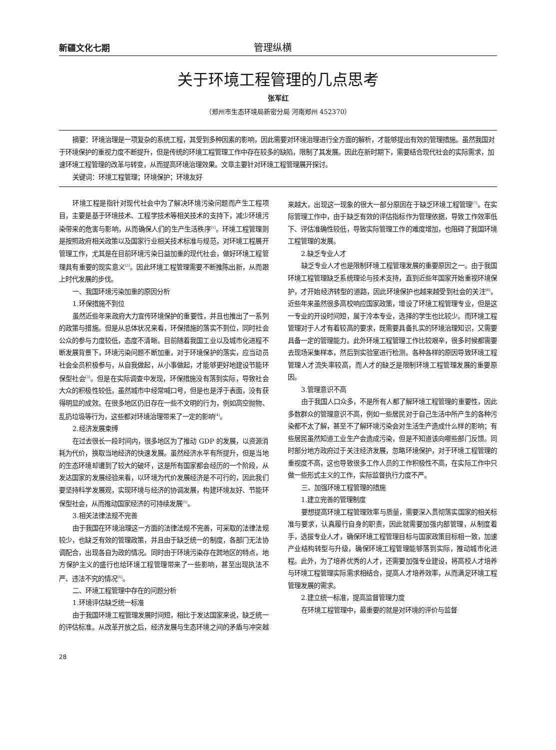新疆文化七期
管理纵横
关于环境工程管理的几点思考
张军红
（郑州市生态环境局新密分局 河南郑州 452370）
摘要：环境治理是一项复杂的系统工程，其受到多种因素的影响，因此需要对环境治理进行全方面的解析，才能够提出有效的管理措施。虽然我国对于环境保护的重视力度不断提升，但是传统的环境工程管理工作中存在较多的缺陷，限制了其发展。因此在新时期下，需要结合现代社会的实际需求，加速环境工程管理的改革与转变，从而提高环境治理效果。文章主要针对环境工程管理展开探讨。
关键词：环境工程管理；环境保护；环境友好
环境工程是指针对现代社会中为了解决环境污染问题而产生工程项目，主要是基于环境技术、工程学技术等相关技术的支持下，减少环境污染带来的危害与影响，从而确保人们的生产生活秩序<sup>[1]</sup>。环境工程管理则是按照政府相关政策以及国家行业相关技术标准与规范，对环境工程展开管理工作，尤其是在目前环境污染日益加重的现代社会，做好环境工程管理具有重要的现实意义<sup>[2]</sup>。因此环境工程管理需要不断推陈出新，从而跟上时代发展的步伐。
一、我国环境污染加重的原因分析
1.环保措施不到位
虽然近些年来政府大力宣传环境保护的重要性，并且也推出了一系列的政策与措施。但是从总体状况来看，环保措施的落实不到位，同时社会公众的参与力度较低，态度不清晰。目前随着我国工业以及城市化进程不断发展背景下，环境污染问题不断加重，对于环境保护的落实，应当动员社会全员积极参与，从自我做起，从小事做起，才能够更好地建设节能环保型社会<sup>[3]</sup>。但是在实际调查中发现，环保措施没有落到实际，导致社会大众的积极性较低，虽然城市中经常喊口号，但是也是浮于表面，没有获得明显的成效。在很多地区仍旧存在一些不文明的行为，例如高空抛物、乱扔垃圾等行为，这些都对环境治理带来了一定的影响<sup>[4]</sup>。
2.经济发展束缚
在过去很长一段时间内，很多地区为了推动 GDP 的发展，以资源消耗为代价，换取当地经济的快速发展。虽然经济水平有所提升，但是当地的生态环境却遭到了较大的破坏，这是所有国家都会经历的一个阶段，从发达国家的发展经验来看，以环境为代价发展经济是不可行的，因此我们要坚持科学发展观，实现环境与经济的协调发展，构建环境友好、节能环保型社会，从而推动国家经济的可持续发展<sup>[5]</sup>。
3.相关法律法规不完善
由于我国在环境治理这一方面的法律法规不完善，可采取的法律法规较少，也缺乏有效的管理政策，并且由于缺乏统一的制度，各部门无法协调配合，出现各自为政的情况。同时由于环境污染存在跨地区的特点，地方保护主义的盛行也给环境工程管理带来了一些影响，甚至出现执法不严、违法不究的情况<sup>[6]</sup>。
二、环境工程管理中存在的问题分析
1.环境评估缺乏统一标准
由于我国环境工程管理发展时间短，相比于发达国家来说，缺乏统一的评估标准。从改革开放之后，经济发展与生态环境之间的矛盾与冲突越来越大，出现这一现象的很大一部分原因在于缺乏环境工程管理<sup>[7]</sup>。在实际管理工作中，由于缺乏有效的评估指标作为管理依据，导致工作效率低下、评估准确性较低，导致实际管理工作的难度增加，也阻碍了我国环境工程管理的发展。
2.缺乏专业人才
缺乏专业人才也是限制环境工程管理发展的重要原因之一。由于我国环境工程管理缺乏系统理论与技术支持，直到近些年国家开始重视环境保护，才开始经济转型的道路，因此环境保护也越来越受到社会的关注<sup>[8]</sup>。近些年来虽然很多高校响应国家政策，增设了环境工程管理专业，但是这一专业的开设时间短，属于冷本专业，选择的学生也比较少。而环境工程管理对于人才有着较高的要求，既需要具备扎实的环境治理知识，又需要具备一定的管理能力。此外环境工程管理工作比较艰辛，很多时候都需要去现场采集样本，然后到实验室进行检测。各种各样的原因导致环境工程管理人才流失率较高，而人才的缺乏是限制环境工程管理发展的重要原因。
3.管理意识不高
由于我国人口众多，不是所有人都了解环境工程管理的重要性，因此多数群众的管理意识不高，例如一些居民对于自己生活中所产生的各种污染都不太了解，甚至不了解环境污染会对生活生产造成什么样的影响；有些居民虽然知道工业生产会造成污染，但是不知道该向哪些部门反馈。同时部分地方政府过于关注经济发展，忽略环境保护，对于环境工程管理的重视度不高，这也导致很多工作人员的工作积极性不高，在实际工作中只做一些形式主义的工作，实际监督执行力度不严。
三、加强环境工程管理的措施
1.建立完善的管理制度
要想提高环境工程管理效率与质量，需要深入贯彻落实国家的相关标准与要求，认真履行自身的职责，因此就需要加强内部管理，从制度着手，选拔专业人才，确保环境工程管理目标与国家政策目标相一致，加速产业结构转型与升级，确保环境工程管理能够落到实际，推动城市化进程。此外，为了培养优秀的人才，还需要加强专业建设，将高校人才培养与环境工程管理实际需求相结合，提高人才培养效率，从而满足环境工程管理发展的需求。
2.建立统一标准，提高监督管理力度
在环境工程管理中，最重要的就是对环境的评价与监督
28